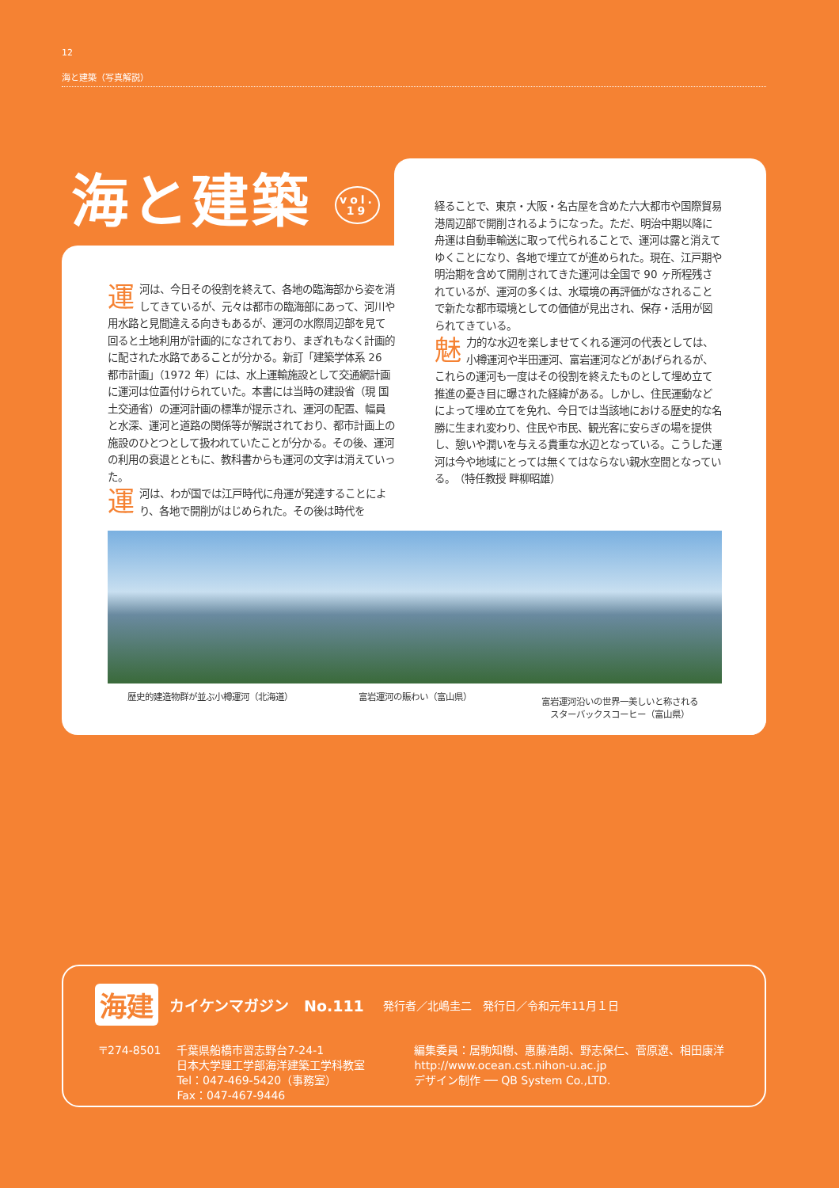12
海と建築（写真解説）
運河は、今日その役割を終えて、各地の臨海部から姿を消してきているが、元々は都市の臨海部にあって、河川や用水路と見間違える向きもあるが、運河の水際周辺部を見て回ると土地利用が計画的になされており、まぎれもなく計画的に配された水路であることが分かる。新訂「建築学体系 26 都市計画」（1972 年）には、水上運輸施設として交通網計画に運河は位置付けられていた。本書には当時の建設省（現 国土交通省）の運河計画の標準が提示され、運河の配置、幅員と水深、運河と道路の関係等が解説されており、都市計画上の施設のひとつとして扱われていたことが分かる。その後、運河の利用の衰退とともに、教科書からも運河の文字は消えていった。
運河は、わが国では江戸時代に舟運が発達することにより、各地で開削がはじめられた。その後は時代を
経ることで、東京・大阪・名古屋を含めた六大都市や国際貿易港周辺部で開削されるようになった。ただ、明治中期以降に舟運は自動車輸送に取って代られることで、運河は露と消えてゆくことになり、各地で埋立てが進められた。現在、江戸期や明治期を含めて開削されてきた運河は全国で 90 ヶ所程残されているが、運河の多くは、水環境の再評価がなされることで新たな都市環境としての価値が見出され、保存・活用が図られてきている。
魅力的な水辺を楽しませてくれる運河の代表としては、小樽運河や半田運河、富岩運河などがあげられるが、これらの運河も一度はその役割を終えたものとして埋め立て推進の憂き目に曝された経緯がある。しかし、住民運動などによって埋め立てを免れ、今日では当該地における歴史的な名勝に生まれ変わり、住民や市民、観光客に安らぎの場を提供し、憩いや潤いを与える貴重な水辺となっている。こうした運河は今や地域にとっては無くてはならない親水空間となっている。　（特任教授 畔柳昭雄）
歴史的建造物群が並ぶ小樽運河（北海道）
富岩運河の賑わい（富山県）
富岩運河沿いの世界一美しいと称される
スターバックスコーヒー（富山県）
海と建築 vol.
19
海建 カイケンマガジン　No.111 発行者／北嶋圭二　発行日／令和元年11月１日
〒274-8501 千葉県船橋市習志野台7-24-1
日本大学理工学部海洋建築工学科教室
Tel：047-469-5420（事務室）
Fax：047-467-9446
編集委員：居駒知樹、惠藤浩朗、野志保仁、菅原遼、相田康洋
http://www.ocean.cst.nihon-u.ac.jp
デザイン制作 ── QB System Co.,LTD.